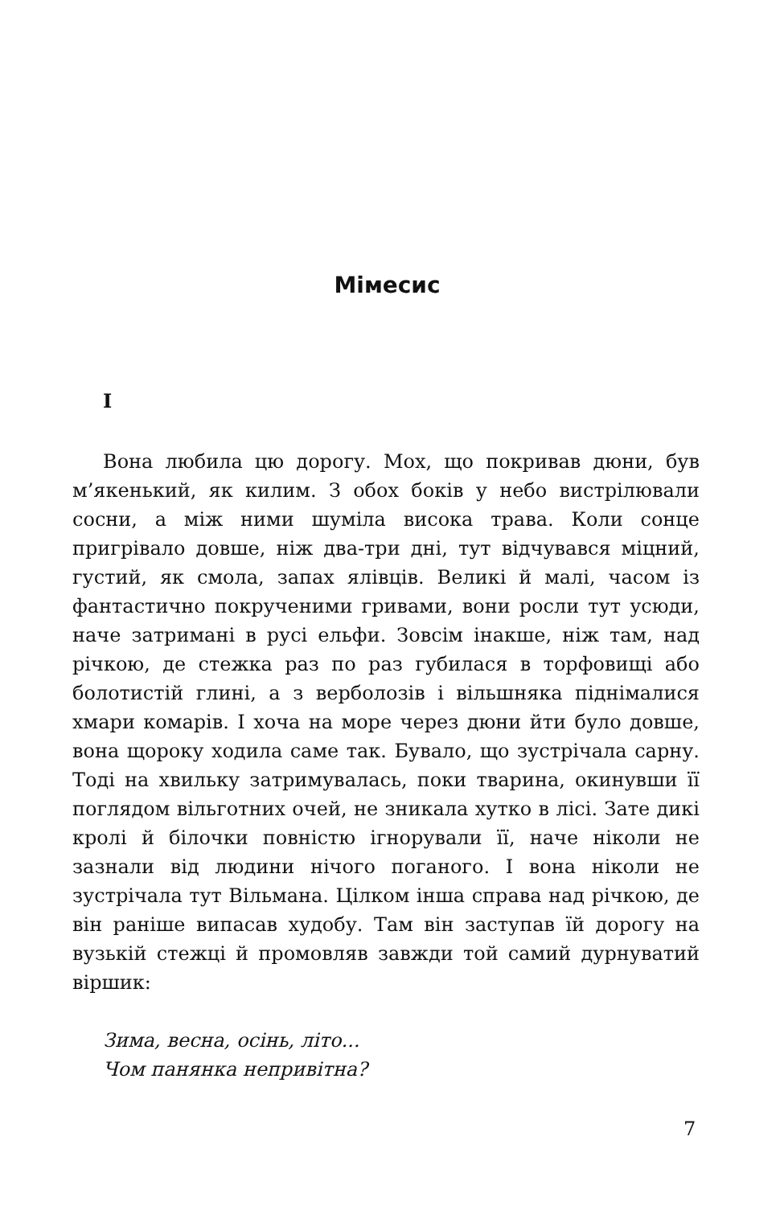Мімесис
I
Вона любила цю дорогу. Мох, що покривав дюни, був м’якенький, як килим. З обох боків у небо вистрілювали сосни, а між ними шуміла висока трава. Коли сонце пригрівало довше, ніж два-три дні, тут відчувався міцний, густий, як смола, запах ялівців. Великі й малі, часом із фантастично покрученими гривами, вони росли тут усюди, наче затримані в русі ельфи. Зовсім інакше, ніж там, над річкою, де стежка раз по раз губилася в торфовищі або болотистій глині, а з верболозів і вільшняка піднімалися хмари комарів. І хоча на море через дюни йти було довше, вона щороку ходила саме так. Бувало, що зустрічала сарну. Тоді на хвильку затримувалась, поки тварина, окинувши її поглядом вільготних очей, не зникала хутко в лісі. Зате дикі кролі й білочки повністю ігнорували її, наче ніколи не зазнали від людини нічого поганого. І вона ніколи не зустрічала тут Вільмана. Цілком інша справа над річкою, де він раніше випасав худобу. Там він заступав їй дорогу на вузькій стежці й промовляв завжди той самий дурнуватий віршик:
Зима, весна, осінь, літо...
Чом панянка непривітна?
7